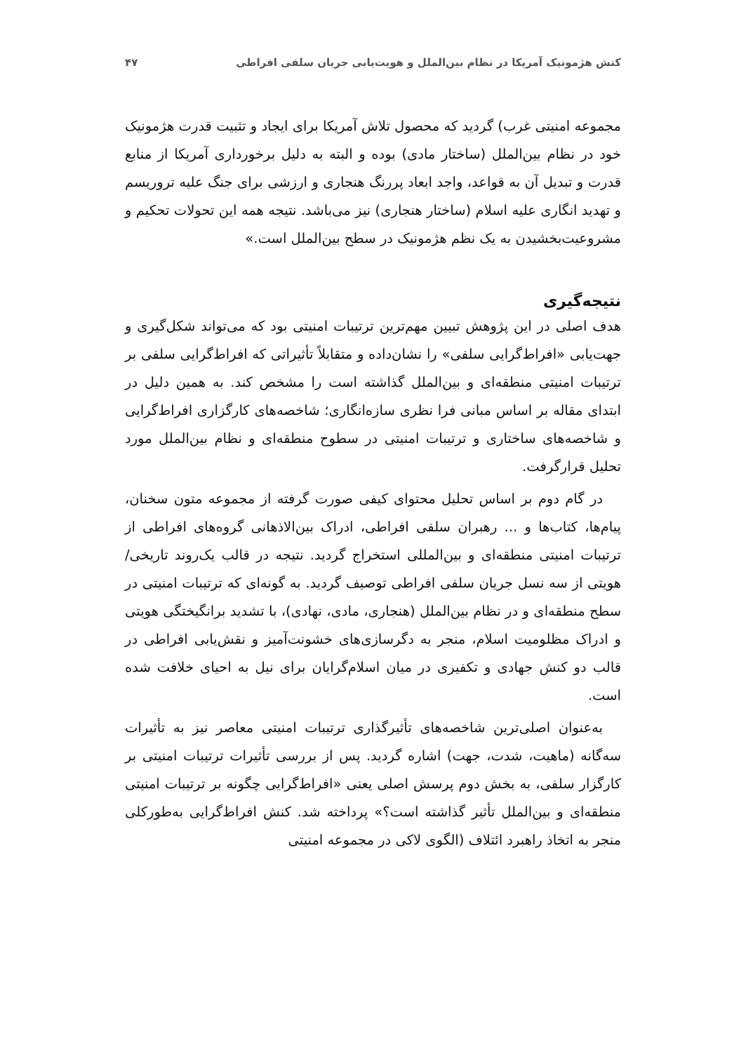کنش هژمونیک آمریکا در نظام بین‌الملل و هویت‌یابی جریان سلفی افراطی ۴۷
مجموعه امنیتی غرب) گردید که محصول تلاش آمریکا برای ایجاد و تثبیت قدرت هژمونیک خود در نظام بین‌الملل (ساختار مادی) بوده و البته به دلیل برخورداری آمریکا از منابع قدرت و تبدیل آن به قواعد، واجد ابعاد پررنگ هنجاری و ارزشی برای جنگ علیه تروریسم و تهدید انگاری علیه اسلام (ساختار هنجاری) نیز می‌باشد. نتیجه همه این تحولات تحکیم و مشروعیت‌بخشیدن به یک نظم هژمونیک در سطح بین‌الملل است.»
نتیجه‌گیری
هدف اصلی در این پژوهش تبیین مهم‌ترین ترتیبات امنیتی بود که می‌تواند شکل‌گیری و جهت‌یابی «افراط‌گرایی سلفی» را نشان‌داده و متقابلاً تأثیراتی که افراط‌گرایی سلفی بر ترتیبات امنیتی منطقه‌ای و بین‌الملل گذاشته است را مشخص کند. به همین دلیل در ابتدای مقاله بر اساس مبانی فرا نظری سازه‌انگاری؛ شاخصه‌های کارگزاری افراط‌گرایی و شاخصه‌های ساختاری و ترتیبات امنیتی در سطوح منطقه‌ای و نظام بین‌الملل مورد تحلیل قرارگرفت.
در گام دوم بر اساس تحلیل محتوای کیفی صورت گرفته از مجموعه متون سخنان، پیام‌ها، کتاب‌ها و ... رهبران سلفی افراطی، ادراک بین‌الاذهانی گروه‌های افراطی از ترتیبات امنیتی منطقه‌ای و بین‌المللی استخراج گردید. نتیجه در قالب یک‌روند تاریخی/هویتی از سه نسل جریان سلفی افراطی توصیف گردید. به گونه‌ای که ترتیبات امنیتی در سطح منطقه‌ای و در نظام بین‌الملل (هنجاری، مادی، نهادی)، با تشدید برانگیختگی هویتی و ادراک مظلومیت اسلام، منجر به دگرسازی‌های خشونت‌آمیز و نقش‌یابی افراطی در قالب دو کنش جهادی و تکفیری در میان اسلام‌گرایان برای نیل به احیای خلافت شده است.
به‌عنوان اصلی‌ترین شاخصه‌های تأثیرگذاری ترتیبات امنیتی معاصر نیز به تأثیرات سه‌گانه (ماهیت، شدت، جهت) اشاره گردید. پس از بررسی تأثیرات ترتیبات امنیتی بر کارگزار سلفی، به بخش دوم پرسش اصلی یعنی «افراط‌گرایی چگونه بر ترتیبات امنیتی منطقه‌ای و بین‌الملل تأثیر گذاشته است؟» پرداخته شد. کنش افراط‌گرایی به‌طورکلی منجر به اتخاذ راهبرد ائتلاف (الگوی لاکی در مجموعه امنیتی